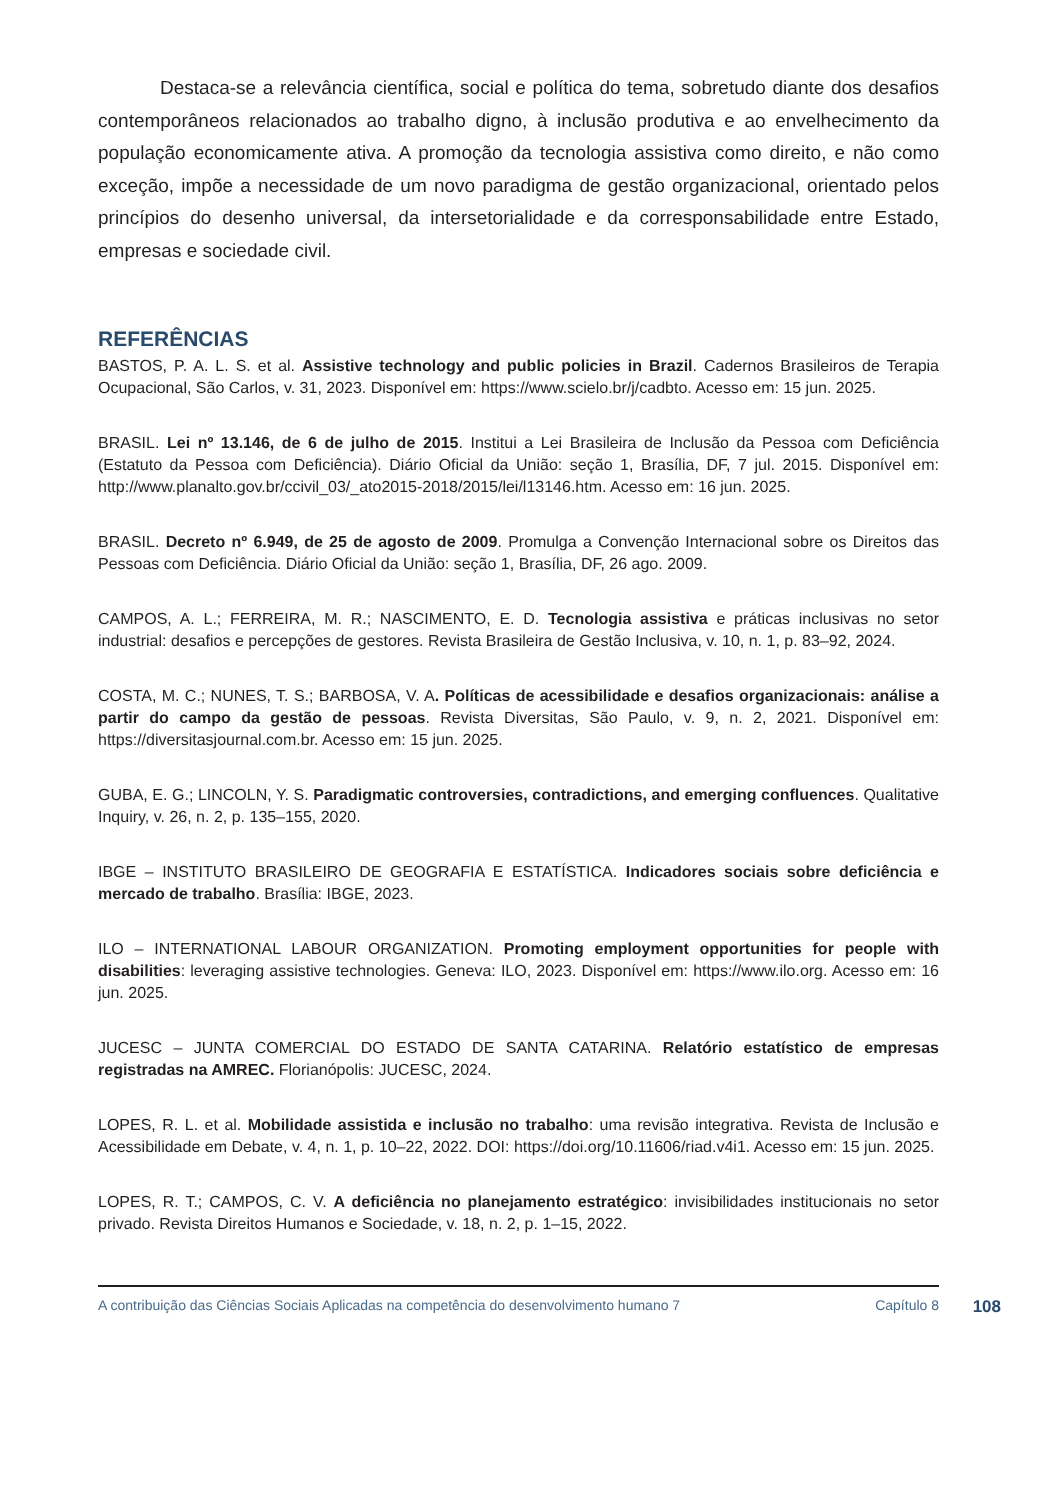Destaca-se a relevância científica, social e política do tema, sobretudo diante dos desafios contemporâneos relacionados ao trabalho digno, à inclusão produtiva e ao envelhecimento da população economicamente ativa. A promoção da tecnologia assistiva como direito, e não como exceção, impõe a necessidade de um novo paradigma de gestão organizacional, orientado pelos princípios do desenho universal, da intersetorialidade e da corresponsabilidade entre Estado, empresas e sociedade civil.
REFERÊNCIAS
BASTOS, P. A. L. S. et al. Assistive technology and public policies in Brazil. Cadernos Brasileiros de Terapia Ocupacional, São Carlos, v. 31, 2023. Disponível em: https://www.scielo.br/j/cadbto. Acesso em: 15 jun. 2025.
BRASIL. Lei nº 13.146, de 6 de julho de 2015. Institui a Lei Brasileira de Inclusão da Pessoa com Deficiência (Estatuto da Pessoa com Deficiência). Diário Oficial da União: seção 1, Brasília, DF, 7 jul. 2015. Disponível em: http://www.planalto.gov.br/ccivil_03/_ato2015-2018/2015/lei/l13146.htm. Acesso em: 16 jun. 2025.
BRASIL. Decreto nº 6.949, de 25 de agosto de 2009. Promulga a Convenção Internacional sobre os Direitos das Pessoas com Deficiência. Diário Oficial da União: seção 1, Brasília, DF, 26 ago. 2009.
CAMPOS, A. L.; FERREIRA, M. R.; NASCIMENTO, E. D. Tecnologia assistiva e práticas inclusivas no setor industrial: desafios e percepções de gestores. Revista Brasileira de Gestão Inclusiva, v. 10, n. 1, p. 83–92, 2024.
COSTA, M. C.; NUNES, T. S.; BARBOSA, V. A. Políticas de acessibilidade e desafios organizacionais: análise a partir do campo da gestão de pessoas. Revista Diversitas, São Paulo, v. 9, n. 2, 2021. Disponível em: https://diversitasjournal.com.br. Acesso em: 15 jun. 2025.
GUBA, E. G.; LINCOLN, Y. S. Paradigmatic controversies, contradictions, and emerging confluences. Qualitative Inquiry, v. 26, n. 2, p. 135–155, 2020.
IBGE – INSTITUTO BRASILEIRO DE GEOGRAFIA E ESTATÍSTICA. Indicadores sociais sobre deficiência e mercado de trabalho. Brasília: IBGE, 2023.
ILO – INTERNATIONAL LABOUR ORGANIZATION. Promoting employment opportunities for people with disabilities: leveraging assistive technologies. Geneva: ILO, 2023. Disponível em: https://www.ilo.org. Acesso em: 16 jun. 2025.
JUCESC – JUNTA COMERCIAL DO ESTADO DE SANTA CATARINA. Relatório estatístico de empresas registradas na AMREC. Florianópolis: JUCESC, 2024.
LOPES, R. L. et al. Mobilidade assistida e inclusão no trabalho: uma revisão integrativa. Revista de Inclusão e Acessibilidade em Debate, v. 4, n. 1, p. 10–22, 2022. DOI: https://doi.org/10.11606/riad.v4i1. Acesso em: 15 jun. 2025.
LOPES, R. T.; CAMPOS, C. V. A deficiência no planejamento estratégico: invisibilidades institucionais no setor privado. Revista Direitos Humanos e Sociedade, v. 18, n. 2, p. 1–15, 2022.
A contribuição das Ciências Sociais Aplicadas na competência do desenvolvimento humano 7 Capítulo 8 108